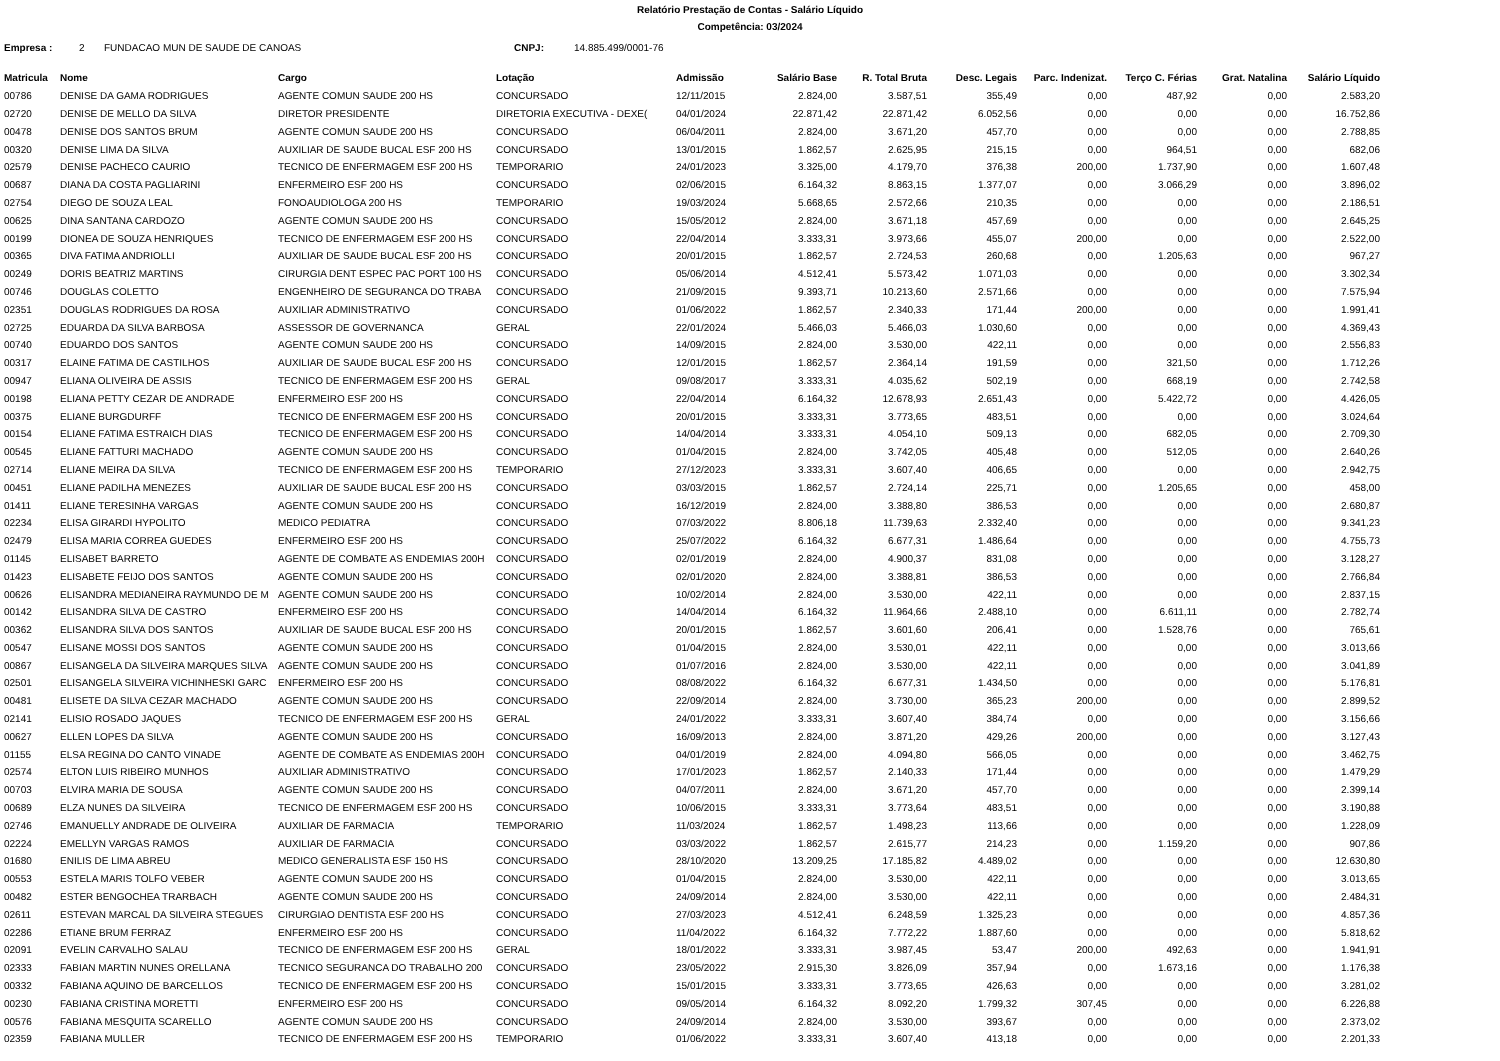Relatório Prestação de Contas - Salário Líquido
Competência: 03/2024
Empresa : 2 FUNDACAO MUN DE SAUDE DE CANOAS CNPJ: 14.885.499/0001-76
| Matricula | Nome | Cargo | Lotação | Admissão | Salário Base | R. Total Bruta | Desc. Legais | Parc. Indenizat. | Terço C. Férias | Grat. Natalina | Salário Líquido |
| --- | --- | --- | --- | --- | --- | --- | --- | --- | --- | --- | --- |
| 00786 | DENISE DA GAMA RODRIGUES | AGENTE COMUN SAUDE 200 HS | CONCURSADO | 12/11/2015 | 2.824,00 | 3.587,51 | 355,49 | 0,00 | 487,92 | 0,00 | 2.583,20 |
| 02720 | DENISE DE MELLO DA SILVA | DIRETOR PRESIDENTE | DIRETORIA EXECUTIVA - DEXE( | 04/01/2024 | 22.871,42 | 22.871,42 | 6.052,56 | 0,00 | 0,00 | 0,00 | 16.752,86 |
| 00478 | DENISE DOS SANTOS BRUM | AGENTE COMUN SAUDE 200 HS | CONCURSADO | 06/04/2011 | 2.824,00 | 3.671,20 | 457,70 | 0,00 | 0,00 | 0,00 | 2.788,85 |
| 00320 | DENISE LIMA DA SILVA | AUXILIAR DE SAUDE BUCAL ESF 200 HS | CONCURSADO | 13/01/2015 | 1.862,57 | 2.625,95 | 215,15 | 0,00 | 964,51 | 0,00 | 682,06 |
| 02579 | DENISE PACHECO CAURIO | TECNICO DE ENFERMAGEM ESF 200 HS | TEMPORARIO | 24/01/2023 | 3.325,00 | 4.179,70 | 376,38 | 200,00 | 1.737,90 | 0,00 | 1.607,48 |
| 00687 | DIANA DA COSTA PAGLIARINI | ENFERMEIRO ESF 200 HS | CONCURSADO | 02/06/2015 | 6.164,32 | 8.863,15 | 1.377,07 | 0,00 | 3.066,29 | 0,00 | 3.896,02 |
| 02754 | DIEGO DE SOUZA LEAL | FONOAUDIOLOGA 200 HS | TEMPORARIO | 19/03/2024 | 5.668,65 | 2.572,66 | 210,35 | 0,00 | 0,00 | 0,00 | 2.186,51 |
| 00625 | DINA SANTANA CARDOZO | AGENTE COMUN SAUDE 200 HS | CONCURSADO | 15/05/2012 | 2.824,00 | 3.671,18 | 457,69 | 0,00 | 0,00 | 0,00 | 2.645,25 |
| 00199 | DIONEA DE SOUZA HENRIQUES | TECNICO DE ENFERMAGEM ESF 200 HS | CONCURSADO | 22/04/2014 | 3.333,31 | 3.973,66 | 455,07 | 200,00 | 0,00 | 0,00 | 2.522,00 |
| 00365 | DIVA FATIMA ANDRIOLLI | AUXILIAR DE SAUDE BUCAL ESF 200 HS | CONCURSADO | 20/01/2015 | 1.862,57 | 2.724,53 | 260,68 | 0,00 | 1.205,63 | 0,00 | 967,27 |
| 00249 | DORIS BEATRIZ MARTINS | CIRURGIA DENT ESPEC PAC PORT 100 HS | CONCURSADO | 05/06/2014 | 4.512,41 | 5.573,42 | 1.071,03 | 0,00 | 0,00 | 0,00 | 3.302,34 |
| 00746 | DOUGLAS COLETTO | ENGENHEIRO DE SEGURANCA DO TRABA | CONCURSADO | 21/09/2015 | 9.393,71 | 10.213,60 | 2.571,66 | 0,00 | 0,00 | 0,00 | 7.575,94 |
| 02351 | DOUGLAS RODRIGUES DA ROSA | AUXILIAR ADMINISTRATIVO | CONCURSADO | 01/06/2022 | 1.862,57 | 2.340,33 | 171,44 | 200,00 | 0,00 | 0,00 | 1.991,41 |
| 02725 | EDUARDA DA SILVA BARBOSA | ASSESSOR DE GOVERNANCA | GERAL | 22/01/2024 | 5.466,03 | 5.466,03 | 1.030,60 | 0,00 | 0,00 | 0,00 | 4.369,43 |
| 00740 | EDUARDO DOS SANTOS | AGENTE COMUN SAUDE 200 HS | CONCURSADO | 14/09/2015 | 2.824,00 | 3.530,00 | 422,11 | 0,00 | 0,00 | 0,00 | 2.556,83 |
| 00317 | ELAINE FATIMA DE CASTILHOS | AUXILIAR DE SAUDE BUCAL ESF 200 HS | CONCURSADO | 12/01/2015 | 1.862,57 | 2.364,14 | 191,59 | 0,00 | 321,50 | 0,00 | 1.712,26 |
| 00947 | ELIANA OLIVEIRA DE ASSIS | TECNICO DE ENFERMAGEM ESF 200 HS | GERAL | 09/08/2017 | 3.333,31 | 4.035,62 | 502,19 | 0,00 | 668,19 | 0,00 | 2.742,58 |
| 00198 | ELIANA PETTY CEZAR DE ANDRADE | ENFERMEIRO ESF 200 HS | CONCURSADO | 22/04/2014 | 6.164,32 | 12.678,93 | 2.651,43 | 0,00 | 5.422,72 | 0,00 | 4.426,05 |
| 00375 | ELIANE BURGDURFF | TECNICO DE ENFERMAGEM ESF 200 HS | CONCURSADO | 20/01/2015 | 3.333,31 | 3.773,65 | 483,51 | 0,00 | 0,00 | 0,00 | 3.024,64 |
| 00154 | ELIANE FATIMA ESTRAICH DIAS | TECNICO DE ENFERMAGEM ESF 200 HS | CONCURSADO | 14/04/2014 | 3.333,31 | 4.054,10 | 509,13 | 0,00 | 682,05 | 0,00 | 2.709,30 |
| 00545 | ELIANE FATTURI MACHADO | AGENTE COMUN SAUDE 200 HS | CONCURSADO | 01/04/2015 | 2.824,00 | 3.742,05 | 405,48 | 0,00 | 512,05 | 0,00 | 2.640,26 |
| 02714 | ELIANE MEIRA DA SILVA | TECNICO DE ENFERMAGEM ESF 200 HS | TEMPORARIO | 27/12/2023 | 3.333,31 | 3.607,40 | 406,65 | 0,00 | 0,00 | 0,00 | 2.942,75 |
| 00451 | ELIANE PADILHA MENEZES | AUXILIAR DE SAUDE BUCAL ESF 200 HS | CONCURSADO | 03/03/2015 | 1.862,57 | 2.724,14 | 225,71 | 0,00 | 1.205,65 | 0,00 | 458,00 |
| 01411 | ELIANE TERESINHA VARGAS | AGENTE COMUN SAUDE 200 HS | CONCURSADO | 16/12/2019 | 2.824,00 | 3.388,80 | 386,53 | 0,00 | 0,00 | 0,00 | 2.680,87 |
| 02234 | ELISA GIRARDI HYPOLITO | MEDICO PEDIATRA | CONCURSADO | 07/03/2022 | 8.806,18 | 11.739,63 | 2.332,40 | 0,00 | 0,00 | 0,00 | 9.341,23 |
| 02479 | ELISA MARIA CORREA GUEDES | ENFERMEIRO ESF 200 HS | CONCURSADO | 25/07/2022 | 6.164,32 | 6.677,31 | 1.486,64 | 0,00 | 0,00 | 0,00 | 4.755,73 |
| 01145 | ELISABET BARRETO | AGENTE DE COMBATE AS ENDEMIAS 200H | CONCURSADO | 02/01/2019 | 2.824,00 | 4.900,37 | 831,08 | 0,00 | 0,00 | 0,00 | 3.128,27 |
| 01423 | ELISABETE FEIJO DOS SANTOS | AGENTE COMUN SAUDE 200 HS | CONCURSADO | 02/01/2020 | 2.824,00 | 3.388,81 | 386,53 | 0,00 | 0,00 | 0,00 | 2.766,84 |
| 00626 | ELISANDRA MEDIANEIRA RAYMUNDO DE M | AGENTE COMUN SAUDE 200 HS | CONCURSADO | 10/02/2014 | 2.824,00 | 3.530,00 | 422,11 | 0,00 | 0,00 | 0,00 | 2.837,15 |
| 00142 | ELISANDRA SILVA DE CASTRO | ENFERMEIRO ESF 200 HS | CONCURSADO | 14/04/2014 | 6.164,32 | 11.964,66 | 2.488,10 | 0,00 | 6.611,11 | 0,00 | 2.782,74 |
| 00362 | ELISANDRA SILVA DOS SANTOS | AUXILIAR DE SAUDE BUCAL ESF 200 HS | CONCURSADO | 20/01/2015 | 1.862,57 | 3.601,60 | 206,41 | 0,00 | 1.528,76 | 0,00 | 765,61 |
| 00547 | ELISANE MOSSI DOS SANTOS | AGENTE COMUN SAUDE 200 HS | CONCURSADO | 01/04/2015 | 2.824,00 | 3.530,01 | 422,11 | 0,00 | 0,00 | 0,00 | 3.013,66 |
| 00867 | ELISANGELA DA SILVEIRA MARQUES SILVA | AGENTE COMUN SAUDE 200 HS | CONCURSADO | 01/07/2016 | 2.824,00 | 3.530,00 | 422,11 | 0,00 | 0,00 | 0,00 | 3.041,89 |
| 02501 | ELISANGELA SILVEIRA VICHINHESKI GARC | ENFERMEIRO ESF 200 HS | CONCURSADO | 08/08/2022 | 6.164,32 | 6.677,31 | 1.434,50 | 0,00 | 0,00 | 0,00 | 5.176,81 |
| 00481 | ELISETE DA SILVA CEZAR MACHADO | AGENTE COMUN SAUDE 200 HS | CONCURSADO | 22/09/2014 | 2.824,00 | 3.730,00 | 365,23 | 200,00 | 0,00 | 0,00 | 2.899,52 |
| 02141 | ELISIO ROSADO JAQUES | TECNICO DE ENFERMAGEM ESF 200 HS | GERAL | 24/01/2022 | 3.333,31 | 3.607,40 | 384,74 | 0,00 | 0,00 | 0,00 | 3.156,66 |
| 00627 | ELLEN LOPES DA SILVA | AGENTE COMUN SAUDE 200 HS | CONCURSADO | 16/09/2013 | 2.824,00 | 3.871,20 | 429,26 | 200,00 | 0,00 | 0,00 | 3.127,43 |
| 01155 | ELSA REGINA DO CANTO VINADE | AGENTE DE COMBATE AS ENDEMIAS 200H | CONCURSADO | 04/01/2019 | 2.824,00 | 4.094,80 | 566,05 | 0,00 | 0,00 | 0,00 | 3.462,75 |
| 02574 | ELTON LUIS RIBEIRO MUNHOS | AUXILIAR ADMINISTRATIVO | CONCURSADO | 17/01/2023 | 1.862,57 | 2.140,33 | 171,44 | 0,00 | 0,00 | 0,00 | 1.479,29 |
| 00703 | ELVIRA MARIA DE SOUSA | AGENTE COMUN SAUDE 200 HS | CONCURSADO | 04/07/2011 | 2.824,00 | 3.671,20 | 457,70 | 0,00 | 0,00 | 0,00 | 2.399,14 |
| 00689 | ELZA NUNES DA SILVEIRA | TECNICO DE ENFERMAGEM ESF 200 HS | CONCURSADO | 10/06/2015 | 3.333,31 | 3.773,64 | 483,51 | 0,00 | 0,00 | 0,00 | 3.190,88 |
| 02746 | EMANUELLY ANDRADE DE OLIVEIRA | AUXILIAR DE FARMACIA | TEMPORARIO | 11/03/2024 | 1.862,57 | 1.498,23 | 113,66 | 0,00 | 0,00 | 0,00 | 1.228,09 |
| 02224 | EMELLYN VARGAS RAMOS | AUXILIAR DE FARMACIA | CONCURSADO | 03/03/2022 | 1.862,57 | 2.615,77 | 214,23 | 0,00 | 1.159,20 | 0,00 | 907,86 |
| 01680 | ENILIS DE LIMA ABREU | MEDICO GENERALISTA ESF 150 HS | CONCURSADO | 28/10/2020 | 13.209,25 | 17.185,82 | 4.489,02 | 0,00 | 0,00 | 0,00 | 12.630,80 |
| 00553 | ESTELA MARIS TOLFO VEBER | AGENTE COMUN SAUDE 200 HS | CONCURSADO | 01/04/2015 | 2.824,00 | 3.530,00 | 422,11 | 0,00 | 0,00 | 0,00 | 3.013,65 |
| 00482 | ESTER BENGOCHEA TRARBACH | AGENTE COMUN SAUDE 200 HS | CONCURSADO | 24/09/2014 | 2.824,00 | 3.530,00 | 422,11 | 0,00 | 0,00 | 0,00 | 2.484,31 |
| 02611 | ESTEVAN MARCAL DA SILVEIRA STEGUES | CIRURGIAO DENTISTA ESF 200 HS | CONCURSADO | 27/03/2023 | 4.512,41 | 6.248,59 | 1.325,23 | 0,00 | 0,00 | 0,00 | 4.857,36 |
| 02286 | ETIANE BRUM FERRAZ | ENFERMEIRO ESF 200 HS | CONCURSADO | 11/04/2022 | 6.164,32 | 7.772,22 | 1.887,60 | 0,00 | 0,00 | 0,00 | 5.818,62 |
| 02091 | EVELIN CARVALHO SALAU | TECNICO DE ENFERMAGEM ESF 200 HS | GERAL | 18/01/2022 | 3.333,31 | 3.987,45 | 53,47 | 200,00 | 492,63 | 0,00 | 1.941,91 |
| 02333 | FABIAN MARTIN NUNES ORELLANA | TECNICO SEGURANCA DO TRABALHO 200 | CONCURSADO | 23/05/2022 | 2.915,30 | 3.826,09 | 357,94 | 0,00 | 1.673,16 | 0,00 | 1.176,38 |
| 00332 | FABIANA AQUINO DE BARCELLOS | TECNICO DE ENFERMAGEM ESF 200 HS | CONCURSADO | 15/01/2015 | 3.333,31 | 3.773,65 | 426,63 | 0,00 | 0,00 | 0,00 | 3.281,02 |
| 00230 | FABIANA CRISTINA MORETTI | ENFERMEIRO ESF 200 HS | CONCURSADO | 09/05/2014 | 6.164,32 | 8.092,20 | 1.799,32 | 307,45 | 0,00 | 0,00 | 6.226,88 |
| 00576 | FABIANA MESQUITA SCARELLO | AGENTE COMUN SAUDE 200 HS | CONCURSADO | 24/09/2014 | 2.824,00 | 3.530,00 | 393,67 | 0,00 | 0,00 | 0,00 | 2.373,02 |
| 02359 | FABIANA MULLER | TECNICO DE ENFERMAGEM ESF 200 HS | TEMPORARIO | 01/06/2022 | 3.333,31 | 3.607,40 | 413,18 | 0,00 | 0,00 | 0,00 | 2.201,33 |